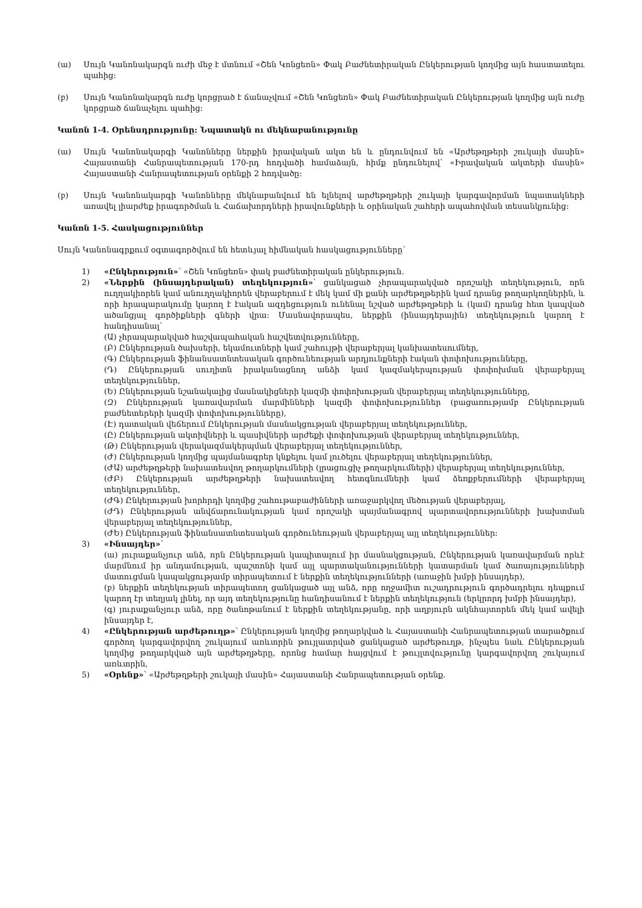(ա) Սույն Կանոնակարգն ուժի մեջ է մտնում «Շեն Կոնցեռն» Փակ Բաժնետիրական Ընկերության կողմից այն հաստատելու պահից:
(բ) Սույն Կանոնակարգն ուժը կորցրած է ճանաչվում «Շեն Կոնցեռն» Փակ Բաժնետիրական Ընկերության կողմից այն ուժը կորցրած ճանաչելու պահից:
Կանոն 1-4. Օրենսդրությունը: Նպատակն ու մեկնաբանությունը
(ա) Սույն Կանոնակարգի Կանոնները ներքին իրավական ակտ են և ընդունվում են «Արժեթղթերի շուկայի մասին» Հայաստանի Հանրապետության 170-րդ հոդվածի համաձայն, հիմք ընդունելով՝ «Իրավական ակտերի մասին» Հայաստանի Հանրապետության օրենքի 2 հոդվածը:
(բ) Սույն Կանոնակարգի Կանոնները մեկնաբանվում են ելնելով արժեթղթերի շուկայի կարգավորման նպատակների առավել լիարժեք իրագործման և Հաճախորդների իրավունքների և օրինական շահերի ապահովման տեսանկյունից:
Կանոն 1-5. Հասկացություններ
Սույն Կանոնագրքում օգտագործվում են հետևյալ հիմնական հասկացությունները՝
1) «Ընկերություն»՝ «Շեն Կոնցեռն» փակ բաժնետիրական ընկերություն.
2) «Ներքին (ինսայդերական) տեղեկություն»՝ ցանկացած չհրապարակված որոշակի տեղեկություն, որն ուղղակիորեն կամ անուղղակիորեն վերաբերում է մեկ կամ մի քանի արժեթղթերին կամ դրանց թողարկողներին, և որի հրապարակումը կարող է էական ազդեցություն ունենալ նշված արժեթղթերի և (կամ) դրանց հետ կապված ածանցյալ գործիքների գների վրա: Մասնավորապես, ներքին (ինսայդերային) տեղեկություն կարող է հանդիսանալ՝
(Ա) չհրապարակված հաշվապահական հաշվետվությունները,
(Բ) Ընկերության ծախսերի, եկամուտների կամ շահույթի վերաբերյալ կանխատեսումներ,
(Գ) Ընկերության ֆինանսատնտեսական գործունեության արդյունքների էական փոփոխությունները,
(Դ) Ընկերության սուղիտն իրականացնող անձի կամ կազմակերպության փոփոխման վերաբերյալ տեղեկություններ,
(Ե) Ընկերության նշանակալից մասնակիցների կազմի փոփոխության վերաբերյալ տեղեկությունները,
(Զ) Ընկերության կառավարման մարմինների կազմի փոփոխություններ (բացառությամբ Ընկերության բաժնետերերի կազմի փոփոխությունները),
(Է) դատական վեճերում Ընկերության մասնակցության վերաբերյալ տեղեկություններ,
(Ը) Ընկերության ակտիվների և պասիվների արժեքի փոփոխության վերաբերյալ տեղեկություններ,
(Թ) Ընկերության վերակազմակերպման վերաբերյալ տեղեկություններ,
(Ժ) Ընկերության կողմից պայմանագրեր կնքելու կամ լուծելու վերաբերյալ տեղեկություններ,
(ԺԱ) արժեթղթերի նախատեսվող թողարկումների (լրացուցիչ թողարկումների) վերաբերյալ տեղեկություններ,
(ԺԲ) Ընկերության արժեթղթերի նախատեսվող հետգնումների կամ ձեռքբերումների վերաբերյալ տեղեկություններ,
(ԺԳ) Ընկերության խորհրդի կողմից շահութաբաժինների առաջարկվող մեծության վերաբերյալ,
(ԺԴ) Ընկերության անվճարունակության կամ որոշակի պայմանագրով պարտավորությունների խախտման վերաբերյալ տեղեկություններ,
(ԺԵ) Ընկերության ֆինանսատնտեսական գործունեության վերաբերյալ այլ տեղեկություններ:
3) «Ինսայդեր»՝
(ա) յուրաքանչյուր անձ, որն Ընկերության կապիտալում իր մասնակցության, Ընկերության կառավարման որևէ մարմնում իր անդամության, պաշտոնի կամ այլ պարտականությունների կատարման կամ ծառայությունների մատուցման կապակցությամբ տիրապետում է ներքին տեղեկությունների (առաջին խմբի ինսայդեր),
(բ) ներքին տեղեկության տիրապետող ցանկացած այլ անձ, որը ողջամիտ ուշադրություն գործադրելու դեպքում կարող էր տեղյակ լինել, որ այդ տեղեկությունը հանդիսանում է ներքին տեղեկություն (երկրորդ խմբի ինսայդեր),
(գ) յուրաքանչյուր անձ, որը ծանոթանում է ներքին տեղեկությանը, որի աղբյուրն ակնհայտորեն մեկ կամ ավելի ինսայդեր է,
4) «Ընկերության արժեթուղթ»՝ Ընկերության կողմից թողարկված և Հայաստանի Հանրապետության տարածքում գործող կարգավորվող շուկայում առևտրին թույլատրված ցանկացած արժեթուղթ, ինչպես նաև Ընկերության կողմից թողարկված այն արժեթղթերը, որոնց համար հայցվում է թույլտվությունը կարգավորվող շուկայում առևտրին,
5) «Օրենք»՝ «Արժեթղթերի շուկայի մասին» Հայաստանի Հանրապետության օրենք.